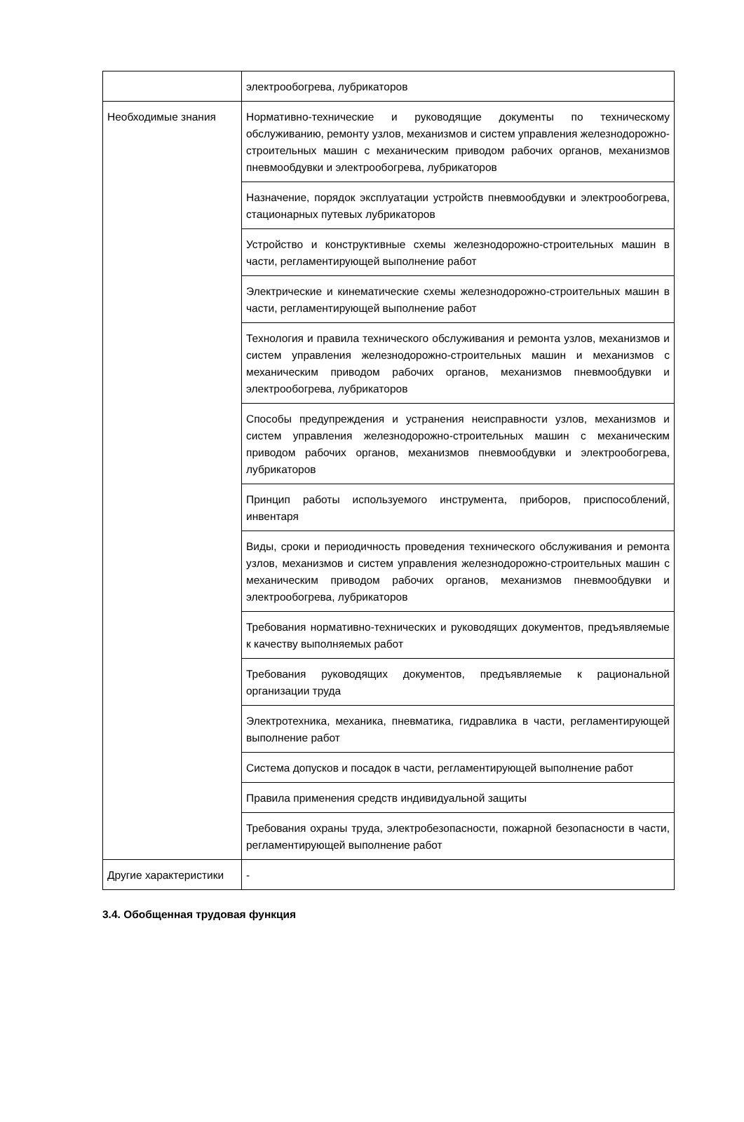| | электрообогрева, лубрикаторов |
| Необходимые знания | Нормативно-технические и руководящие документы по техническому обслуживанию, ремонту узлов, механизмов и систем управления железнодорожно-строительных машин с механическим приводом рабочих органов, механизмов пневмообдувки и электрообогрева, лубрикаторов |
| | Назначение, порядок эксплуатации устройств пневмообдувки и электрообогрева, стационарных путевых лубрикаторов |
| | Устройство и конструктивные схемы железнодорожно-строительных машин в части, регламентирующей выполнение работ |
| | Электрические и кинематические схемы железнодорожно-строительных машин в части, регламентирующей выполнение работ |
| | Технология и правила технического обслуживания и ремонта узлов, механизмов и систем управления железнодорожно-строительных машин и механизмов с механическим приводом рабочих органов, механизмов пневмообдувки и электрообогрева, лубрикаторов |
| | Способы предупреждения и устранения неисправности узлов, механизмов и систем управления железнодорожно-строительных машин с механическим приводом рабочих органов, механизмов пневмообдувки и электрообогрева, лубрикаторов |
| | Принцип работы используемого инструмента, приборов, приспособлений, инвентаря |
| | Виды, сроки и периодичность проведения технического обслуживания и ремонта узлов, механизмов и систем управления железнодорожно-строительных машин с механическим приводом рабочих органов, механизмов пневмообдувки и электрообогрева, лубрикаторов |
| | Требования нормативно-технических и руководящих документов, предъявляемые к качеству выполняемых работ |
| | Требования руководящих документов, предъявляемые к рациональной организации труда |
| | Электротехника, механика, пневматика, гидравлика в части, регламентирующей выполнение работ |
| | Система допусков и посадок в части, регламентирующей выполнение работ |
| | Правила применения средств индивидуальной защиты |
| | Требования охраны труда, электробезопасности, пожарной безопасности в части, регламентирующей выполнение работ |
| Другие характеристики | - |
3.4. Обобщенная трудовая функция